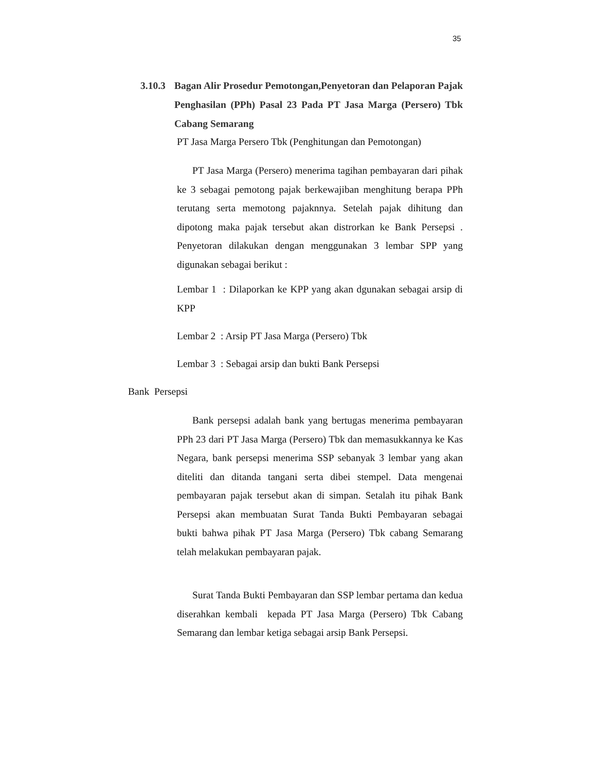35
3.10.3 Bagan Alir Prosedur Pemotongan,Penyetoran dan Pelaporan Pajak Penghasilan (PPh) Pasal 23 Pada PT Jasa Marga (Persero) Tbk Cabang Semarang
PT Jasa Marga Persero Tbk (Penghitungan dan Pemotongan)
PT Jasa Marga (Persero) menerima tagihan pembayaran dari pihak ke 3 sebagai pemotong pajak berkewajiban menghitung berapa PPh terutang serta memotong pajaknnya. Setelah pajak dihitung dan dipotong maka pajak tersebut akan distrorkan ke Bank Persepsi . Penyetoran dilakukan dengan menggunakan 3 lembar SPP yang digunakan sebagai berikut :
Lembar 1 : Dilaporkan ke KPP yang akan dgunakan sebagai arsip di KPP
Lembar 2 : Arsip PT Jasa Marga (Persero) Tbk
Lembar 3 : Sebagai arsip dan bukti Bank Persepsi
Bank Persepsi
Bank persepsi adalah bank yang bertugas menerima pembayaran PPh 23 dari PT Jasa Marga (Persero) Tbk dan memasukkannya ke Kas Negara, bank persepsi menerima SSP sebanyak 3 lembar yang akan diteliti dan ditanda tangani serta dibei stempel. Data mengenai pembayaran pajak tersebut akan di simpan. Setalah itu pihak Bank Persepsi akan membuatan Surat Tanda Bukti Pembayaran sebagai bukti bahwa pihak PT Jasa Marga (Persero) Tbk cabang Semarang telah melakukan pembayaran pajak.
Surat Tanda Bukti Pembayaran dan SSP lembar pertama dan kedua diserahkan kembali kepada PT Jasa Marga (Persero) Tbk Cabang Semarang dan lembar ketiga sebagai arsip Bank Persepsi.